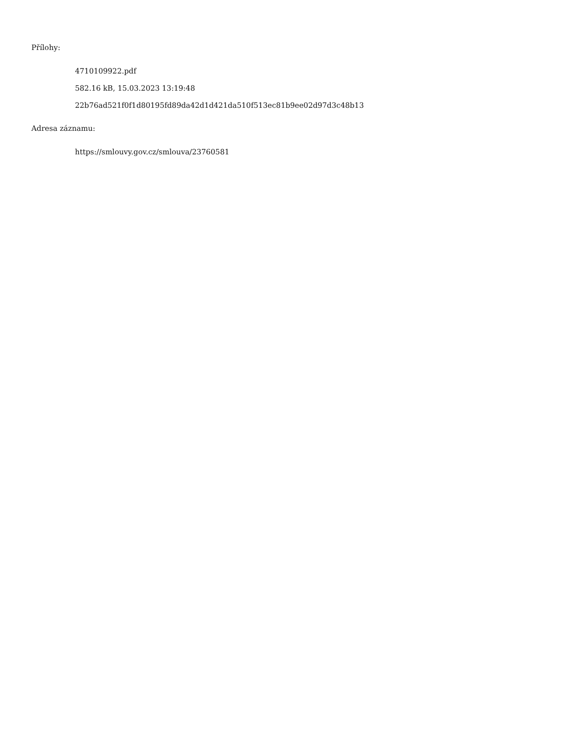Přílohy:
4710109922.pdf
582.16 kB, 15.03.2023 13:19:48
22b76ad521f0f1d80195fd89da42d1d421da510f513ec81b9ee02d97d3c48b13
Adresa záznamu:
https://smlouvy.gov.cz/smlouva/23760581